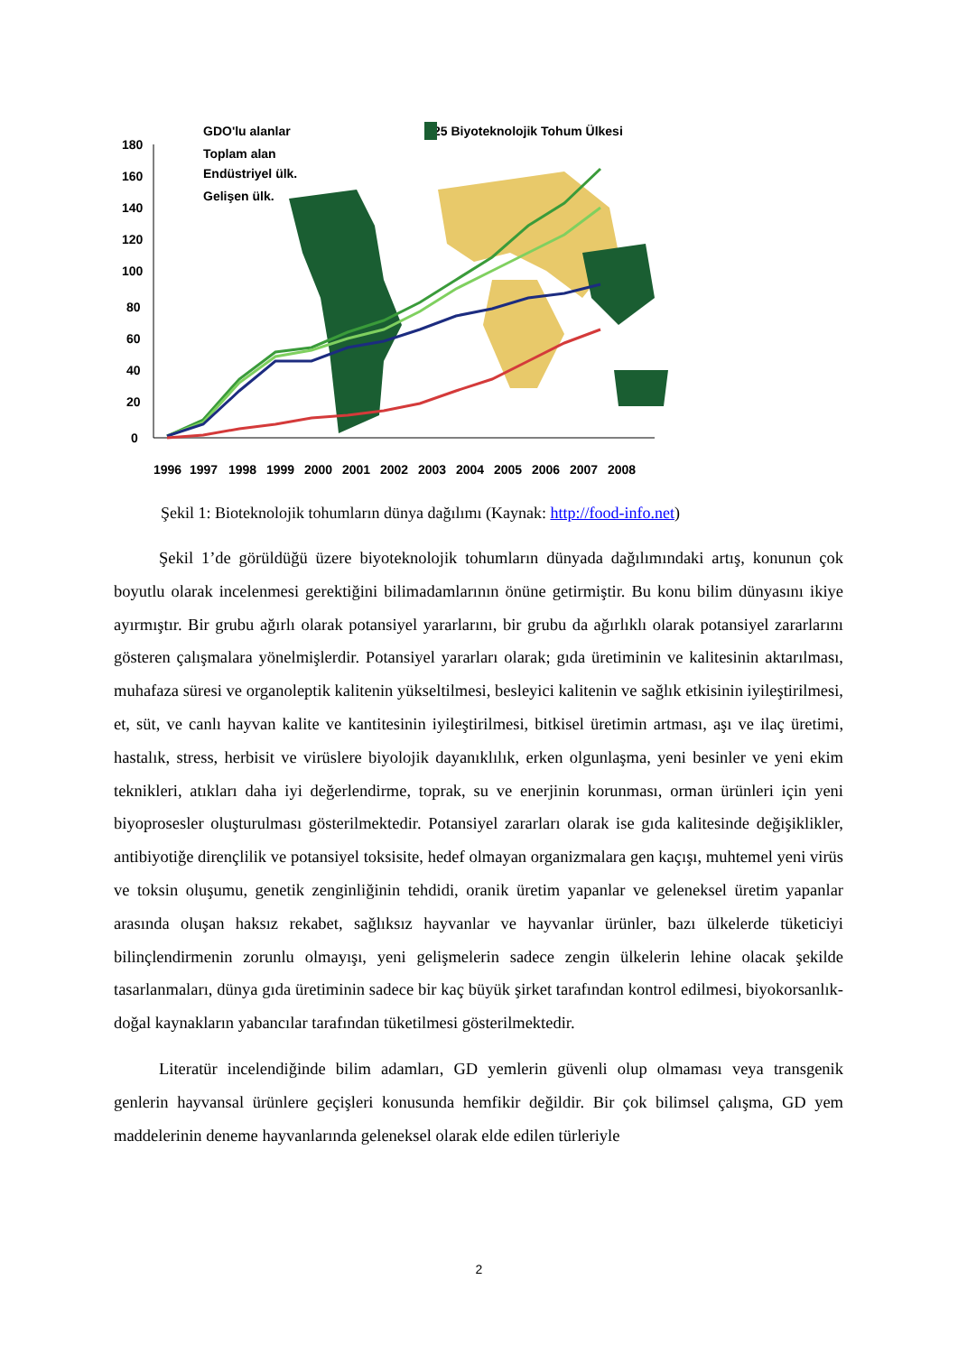180
160
140
120
100
80
60
40
20
0
GDO'lu alanlar
Toplam alan
Endüstriyel ülk.
Gelişen ülk.
25 Biyoteknolojik Tohum Ülkesi
1996
1997
1998
1999
2000
2001
2002
2003
2004
2005
2006
2007
2008
Şekil 1: Bioteknolojik tohumların dünya dağılımı (Kaynak: http://food-info.net)
Şekil 1’de görüldüğü üzere biyoteknolojik tohumların dünyada dağılımındaki artış, konunun çok boyutlu olarak incelenmesi gerektiğini bilimadamlarının önüne getirmiştir. Bu konu bilim dünyasını ikiye ayırmıştır. Bir grubu ağırlı olarak potansiyel yararlarını, bir grubu da ağırlıklı olarak potansiyel zararlarını gösteren çalışmalara yönelmişlerdir. Potansiyel yararları olarak; gıda üretiminin ve kalitesinin aktarılması, muhafaza süresi ve organoleptik kalitenin yükseltilmesi, besleyici kalitenin ve sağlık etkisinin iyileştirilmesi, et, süt, ve canlı hayvan kalite ve kantitesinin iyileştirilmesi, bitkisel üretimin artması, aşı ve ilaç üretimi, hastalık, stress, herbisit ve virüslere biyolojik dayanıklılık, erken olgunlaşma, yeni besinler ve yeni ekim teknikleri, atıkları daha iyi değerlendirme, toprak, su ve enerjinin korunması, orman ürünleri için yeni biyoprosesler oluşturulması gösterilmektedir. Potansiyel zararları olarak ise gıda kalitesinde değişiklikler, antibiyotiğe dirençlilik ve potansiyel toksisite, hedef olmayan organizmalara gen kaçışı, muhtemel yeni virüs ve toksin oluşumu, genetik zenginliğinin tehdidi, oranik üretim yapanlar ve geleneksel üretim yapanlar arasında oluşan haksız rekabet, sağlıksız hayvanlar ve hayvanlar ürünler, bazı ülkelerde tüketiciyi bilinçlendirmenin zorunlu olmayışı, yeni gelişmelerin sadece zengin ülkelerin lehine olacak şekilde tasarlanmaları, dünya gıda üretiminin sadece bir kaç büyük şirket tarafından kontrol edilmesi, biyokorsanlık-doğal kaynakların yabancılar tarafından tüketilmesi gösterilmektedir.
Literatür incelendiğinde bilim adamları, GD yemlerin güvenli olup olmaması veya transgenik genlerin hayvansal ürünlere geçişleri konusunda hemfikir değildir. Bir çok bilimsel çalışma, GD yem maddelerinin deneme hayvanlarında geleneksel olarak elde edilen türleriyle
2